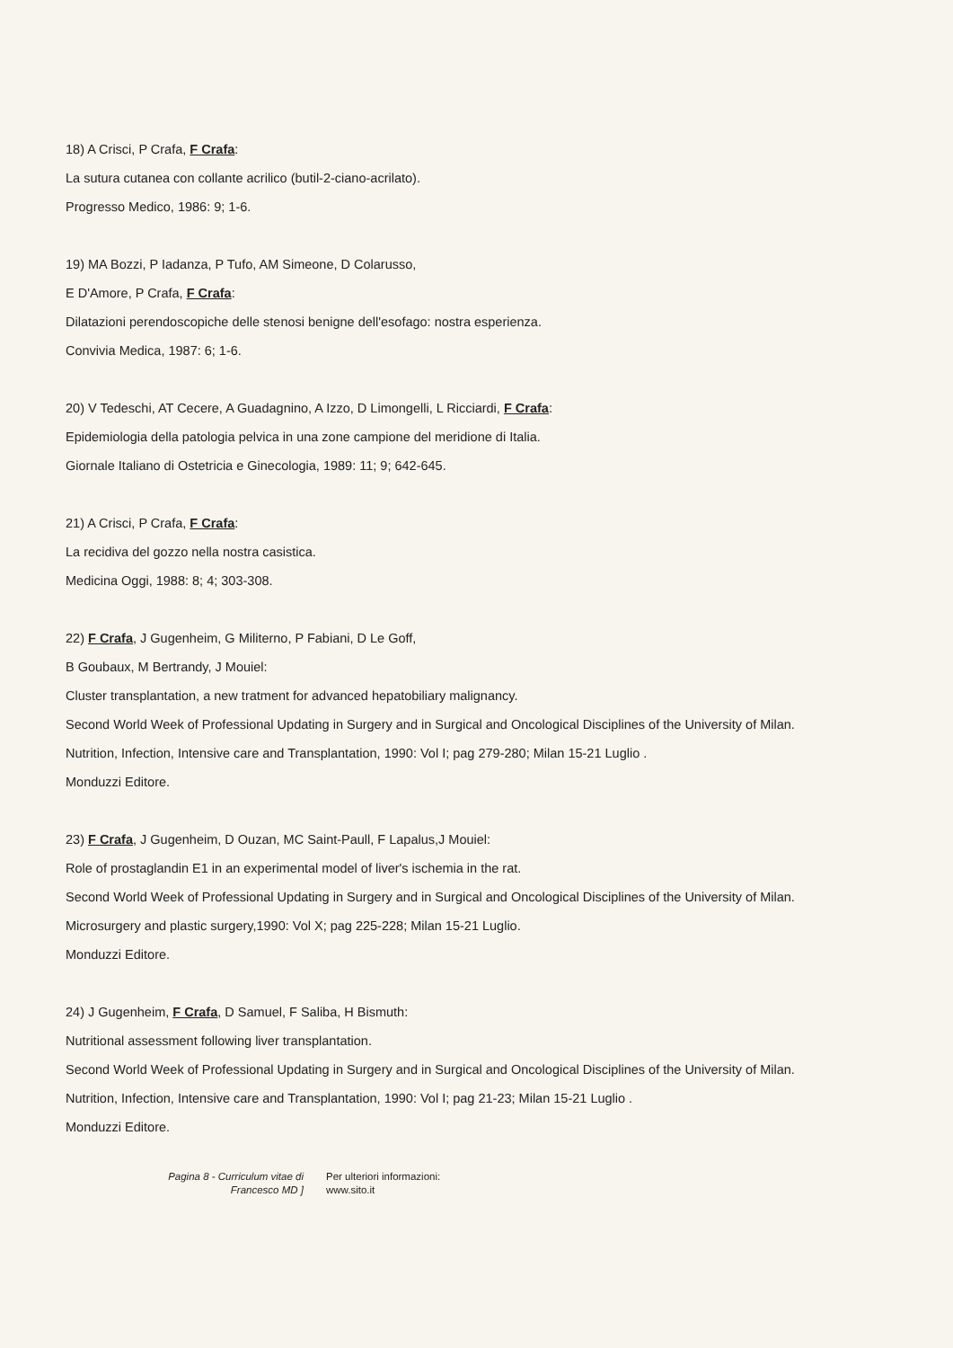18) A Crisci, P Crafa, F Crafa:
La sutura cutanea con collante acrilico (butil-2-ciano-acrilato).
Progresso Medico, 1986: 9; 1-6.
19) MA Bozzi, P Iadanza, P Tufo, AM Simeone, D Colarusso,
E D'Amore, P Crafa, F Crafa:
Dilatazioni perendoscopiche delle stenosi benigne dell'esofago: nostra esperienza.
Convivia Medica, 1987: 6; 1-6.
20) V Tedeschi, AT Cecere, A Guadagnino, A Izzo, D Limongelli, L Ricciardi, F Crafa:
Epidemiologia della patologia pelvica in una zone campione del meridione di Italia.
Giornale Italiano di Ostetricia e Ginecologia, 1989: 11; 9; 642-645.
21) A Crisci, P Crafa, F Crafa:
La recidiva del gozzo nella nostra casistica.
Medicina Oggi, 1988: 8; 4; 303-308.
22) F Crafa, J Gugenheim, G Militerno, P Fabiani, D Le Goff,
B Goubaux, M Bertrandy, J Mouiel:
Cluster transplantation, a new tratment for advanced hepatobiliary malignancy.
Second World Week of Professional Updating in Surgery and in Surgical and Oncological Disciplines of the University of Milan.
Nutrition, Infection, Intensive care and Transplantation, 1990: Vol I; pag 279-280; Milan 15-21 Luglio .
Monduzzi Editore.
23) F Crafa, J Gugenheim, D Ouzan, MC Saint-Paull, F Lapalus,J Mouiel:
Role of prostaglandin E1 in an experimental model of liver's ischemia in the rat.
Second World Week of Professional Updating in Surgery and in Surgical and Oncological Disciplines of the University of Milan.
Microsurgery and plastic surgery,1990: Vol X; pag 225-228; Milan 15-21 Luglio.
Monduzzi Editore.
24) J Gugenheim, F Crafa, D Samuel, F Saliba, H Bismuth:
Nutritional assessment following liver transplantation.
Second World Week of Professional Updating in Surgery and in Surgical and Oncological Disciplines of the University of Milan.
Nutrition, Infection, Intensive care and Transplantation, 1990: Vol I; pag 21-23; Milan 15-21 Luglio .
Monduzzi Editore.
Pagina 8 - Curriculum vitae di
Francesco MD ]
Per ulteriori informazioni:
www.sito.it